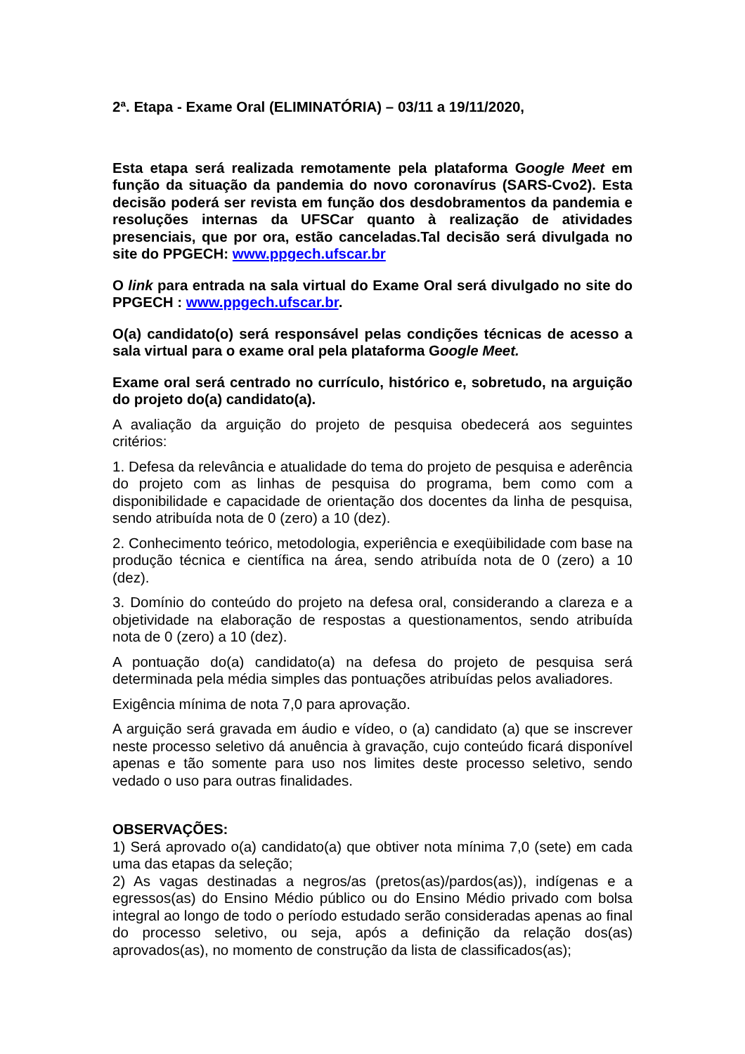2ª. Etapa - Exame Oral (ELIMINATÓRIA) – 03/11 a 19/11/2020,
Esta etapa será realizada remotamente pela plataforma Google Meet em função da situação da pandemia do novo coronavírus (SARS-Cvo2). Esta decisão poderá ser revista em função dos desdobramentos da pandemia e resoluções internas da UFSCar quanto à realização de atividades presenciais, que por ora, estão canceladas.Tal decisão será divulgada no site do PPGECH: www.ppgech.ufscar.br
O link para entrada na sala virtual do Exame Oral será divulgado no site do PPGECH : www.ppgech.ufscar.br.
O(a) candidato(o) será responsável pelas condições técnicas de acesso a sala virtual para o exame oral pela plataforma Google Meet.
Exame oral será centrado no currículo, histórico e, sobretudo, na arguição do projeto do(a) candidato(a).
A avaliação da arguição do projeto de pesquisa obedecerá aos seguintes critérios:
1. Defesa da relevância e atualidade do tema do projeto de pesquisa e aderência do projeto com as linhas de pesquisa do programa, bem como com a disponibilidade e capacidade de orientação dos docentes da linha de pesquisa, sendo atribuída nota de 0 (zero) a 10 (dez).
2. Conhecimento teórico, metodologia, experiência e exeqüibilidade com base na produção técnica e científica na área, sendo atribuída nota de 0 (zero) a 10 (dez).
3. Domínio do conteúdo do projeto na defesa oral, considerando a clareza e a objetividade na elaboração de respostas a questionamentos, sendo atribuída nota de 0 (zero) a 10 (dez).
A pontuação do(a) candidato(a) na defesa do projeto de pesquisa será determinada pela média simples das pontuações atribuídas pelos avaliadores.
Exigência mínima de nota 7,0 para aprovação.
A arguição será gravada em áudio e vídeo, o (a) candidato (a) que se inscrever neste processo seletivo dá anuência à gravação, cujo conteúdo ficará disponível apenas e tão somente para uso nos limites deste processo seletivo, sendo vedado o uso para outras finalidades.
OBSERVAÇÕES:
1) Será aprovado o(a) candidato(a) que obtiver nota mínima 7,0 (sete) em cada uma das etapas da seleção;
2) As vagas destinadas a negros/as (pretos(as)/pardos(as)), indígenas e a egressos(as) do Ensino Médio público ou do Ensino Médio privado com bolsa integral ao longo de todo o período estudado serão consideradas apenas ao final do processo seletivo, ou seja, após a definição da relação dos(as) aprovados(as), no momento de construção da lista de classificados(as);